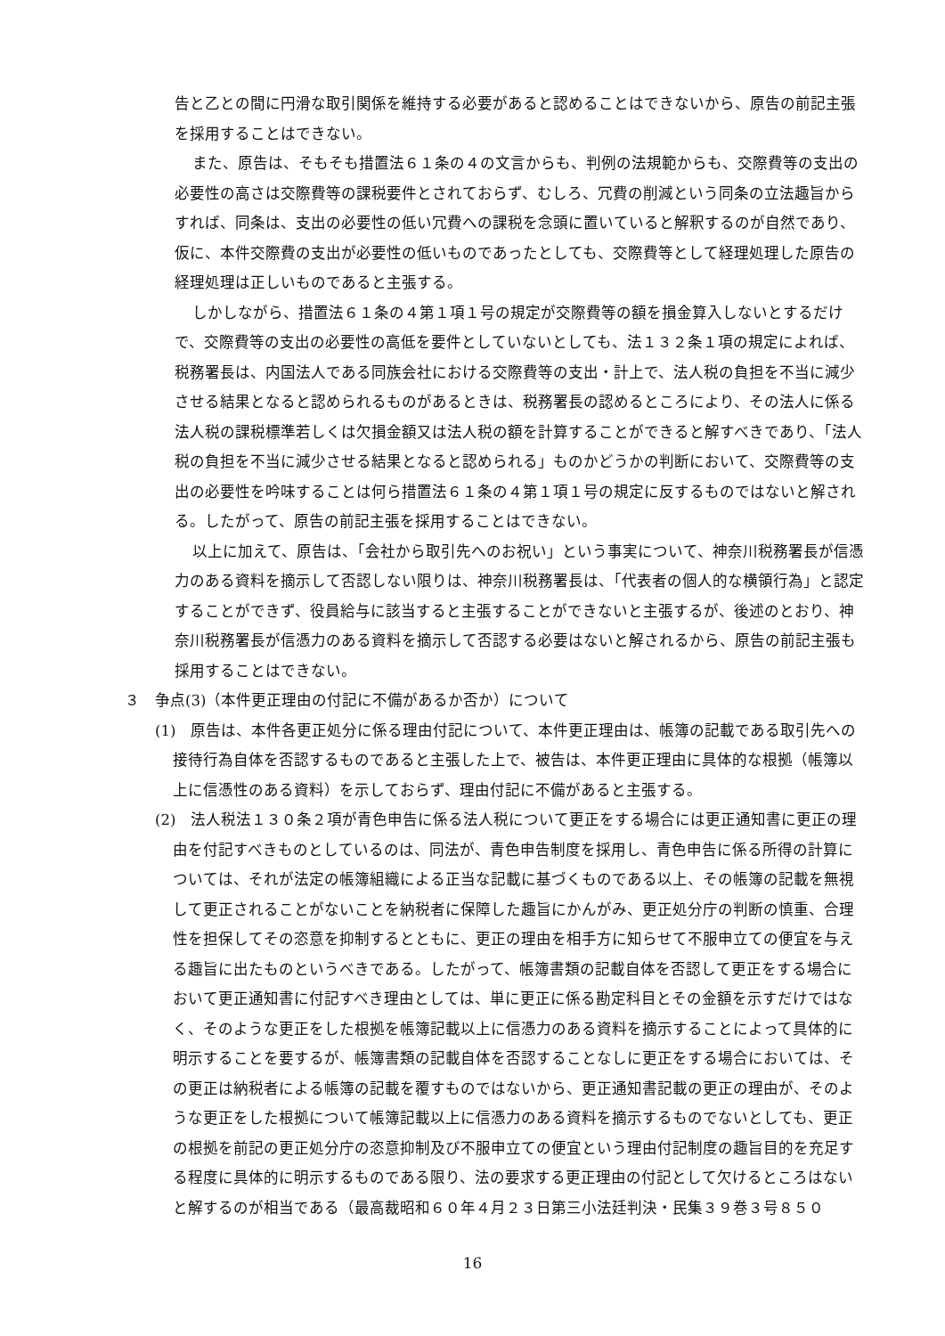告と乙との間に円滑な取引関係を維持する必要があると認めることはできないから、原告の前記主張を採用することはできない。
また、原告は、そもそも措置法６１条の４の文言からも、判例の法規範からも、交際費等の支出の必要性の高さは交際費等の課税要件とされておらず、むしろ、冗費の削減という同条の立法趣旨からすれば、同条は、支出の必要性の低い冗費への課税を念頭に置いていると解釈するのが自然であり、仮に、本件交際費の支出が必要性の低いものであったとしても、交際費等として経理処理した原告の経理処理は正しいものであると主張する。
しかしながら、措置法６１条の４第１項１号の規定が交際費等の額を損金算入しないとするだけで、交際費等の支出の必要性の高低を要件としていないとしても、法１３２条１項の規定によれば、税務署長は、内国法人である同族会社における交際費等の支出・計上で、法人税の負担を不当に減少させる結果となると認められるものがあるときは、税務署長の認めるところにより、その法人に係る法人税の課税標準若しくは欠損金額又は法人税の額を計算することができると解すべきであり、「法人税の負担を不当に減少させる結果となると認められる」ものかどうかの判断において、交際費等の支出の必要性を吟味することは何ら措置法６１条の４第１項１号の規定に反するものではないと解される。したがって、原告の前記主張を採用することはできない。
以上に加えて、原告は、「会社から取引先へのお祝い」という事実について、神奈川税務署長が信憑力のある資料を摘示して否認しない限りは、神奈川税務署長は、「代表者の個人的な横領行為」と認定することができず、役員給与に該当すると主張することができないと主張するが、後述のとおり、神奈川税務署長が信憑力のある資料を摘示して否認する必要はないと解されるから、原告の前記主張も採用することはできない。
３　争点(3)（本件更正理由の付記に不備があるか否か）について
(1)　原告は、本件各更正処分に係る理由付記について、本件更正理由は、帳簿の記載である取引先への接待行為自体を否認するものであると主張した上で、被告は、本件更正理由に具体的な根拠（帳簿以上に信憑性のある資料）を示しておらず、理由付記に不備があると主張する。
(2)　法人税法１３０条２項が青色申告に係る法人税について更正をする場合には更正通知書に更正の理由を付記すべきものとしているのは、同法が、青色申告制度を採用し、青色申告に係る所得の計算については、それが法定の帳簿組織による正当な記載に基づくものである以上、その帳簿の記載を無視して更正されることがないことを納税者に保障した趣旨にかんがみ、更正処分庁の判断の慎重、合理性を担保してその恣意を抑制するとともに、更正の理由を相手方に知らせて不服申立ての便宜を与える趣旨に出たものというべきである。したがって、帳簿書類の記載自体を否認して更正をする場合において更正通知書に付記すべき理由としては、単に更正に係る勘定科目とその金額を示すだけではなく、そのような更正をした根拠を帳簿記載以上に信憑力のある資料を摘示することによって具体的に明示することを要するが、帳簿書類の記載自体を否認することなしに更正をする場合においては、その更正は納税者による帳簿の記載を覆すものではないから、更正通知書記載の更正の理由が、そのような更正をした根拠について帳簿記載以上に信憑力のある資料を摘示するものでないとしても、更正の根拠を前記の更正処分庁の恣意抑制及び不服申立ての便宜という理由付記制度の趣旨目的を充足する程度に具体的に明示するものである限り、法の要求する更正理由の付記として欠けるところはないと解するのが相当である（最高裁昭和６０年４月２３日第三小法廷判決・民集３９巻３号８５０
16